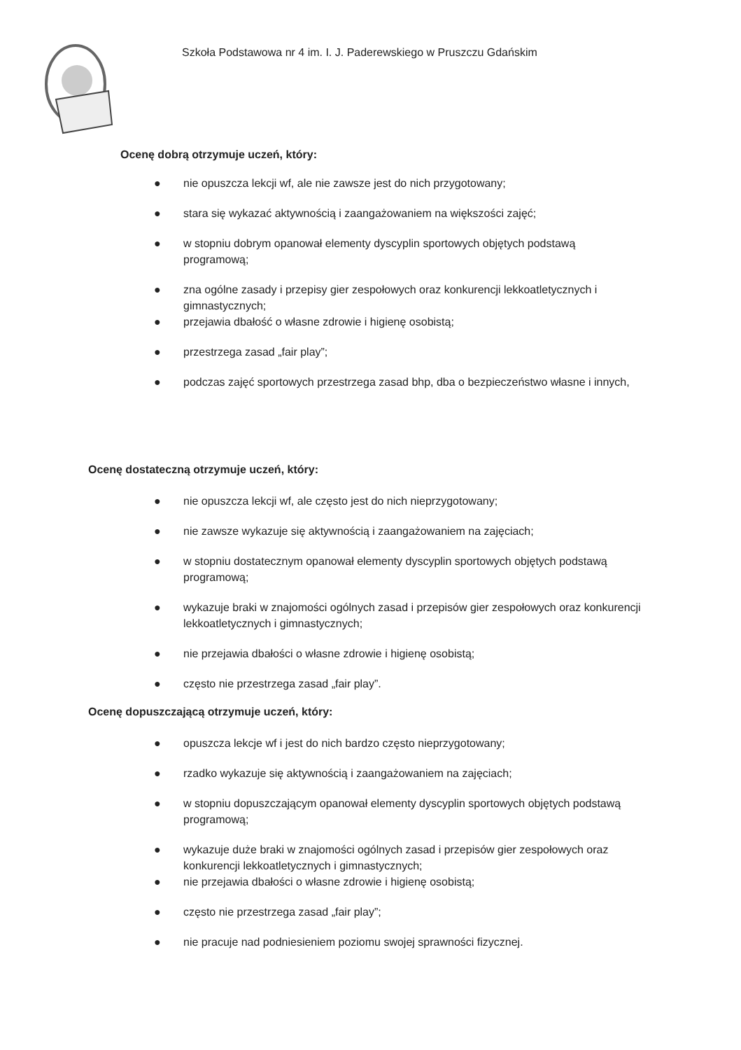Szkoła Podstawowa nr 4 im. I. J. Paderewskiego w Pruszczu Gdańskim
Ocenę dobrą otrzymuje uczeń, który:
● nie opuszcza lekcji wf, ale nie zawsze jest do nich przygotowany;
● stara się wykazać aktywnością i zaangażowaniem na większości zajęć;
● w stopniu dobrym opanował elementy dyscyplin sportowych objętych podstawą programową;
● zna ogólne zasady i przepisy gier zespołowych oraz konkurencji lekkoatletycznych i gimnastycznych;
● przejawia dbałość o własne zdrowie i higienę osobistą;
● przestrzega zasad „fair play”;
● podczas zajęć sportowych przestrzega zasad bhp, dba o bezpieczeństwo własne i innych,
Ocenę dostateczną otrzymuje uczeń, który:
● nie opuszcza lekcji wf, ale często jest do nich nieprzygotowany;
● nie zawsze wykazuje się aktywnością i zaangażowaniem na zajęciach;
● w stopniu dostatecznym opanował elementy dyscyplin sportowych objętych podstawą programową;
● wykazuje braki w znajomości ogólnych zasad i przepisów gier zespołowych oraz konkurencji lekkoatletycznych i gimnastycznych;
● nie przejawia dbałości o własne zdrowie i higienę osobistą;
● często nie przestrzega zasad „fair play”.
Ocenę dopuszczającą otrzymuje uczeń, który:
● opuszcza lekcje wf i jest do nich bardzo często nieprzygotowany;
● rzadko wykazuje się aktywnością i zaangażowaniem na zajęciach;
● w stopniu dopuszczającym opanował elementy dyscyplin sportowych objętych podstawą programową;
● wykazuje duże braki w znajomości ogólnych zasad i przepisów gier zespołowych oraz konkurencji lekkoatletycznych i gimnastycznych;
● nie przejawia dbałości o własne zdrowie i higienę osobistą;
● często nie przestrzega zasad „fair play”;
● nie pracuje nad podniesieniem poziomu swojej sprawności fizycznej.